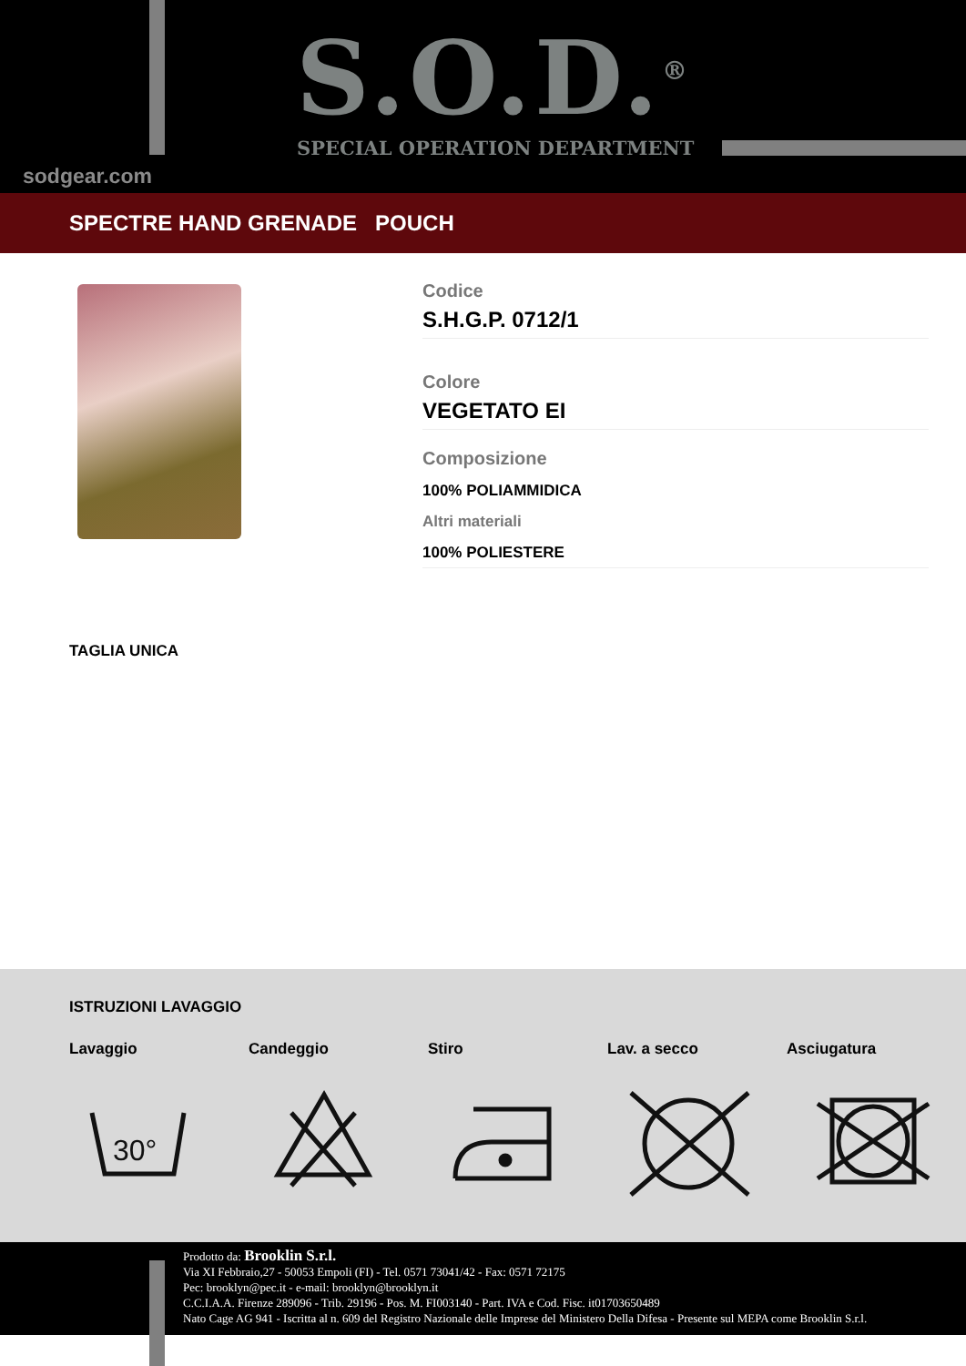S.O.D.<sup>®</sup> SPECIAL OPERATION DEPARTMENT
sodgear.com
SPECTRE HAND GRENADE POUCH
Codice
S.H.G.P. 0712/1
Colore
VEGETATO EI
Composizione
100% POLIAMMIDICA
Altri materiali
100% POLIESTERE
TAGLIA UNICA
ISTRUZIONI LAVAGGIO
Lavaggio Candeggio Stiro Lav. a secco Asciugatura
30°
Prodotto da: Brooklin S.r.l.
Via XI Febbraio,27 - 50053 Empoli (FI) - Tel. 0571 73041/42 - Fax: 0571 72175
Pec: brooklyn@pec.it - e-mail: brooklyn@brooklyn.it
C.C.I.A.A. Firenze 289096 - Trib. 29196 - Pos. M. FI003140 - Part. IVA e Cod. Fisc. it01703650489
Nato Cage AG 941 - Iscritta al n. 609 del Registro Nazionale delle Imprese del Ministero Della Difesa - Presente sul MEPA come Brooklin S.r.l.